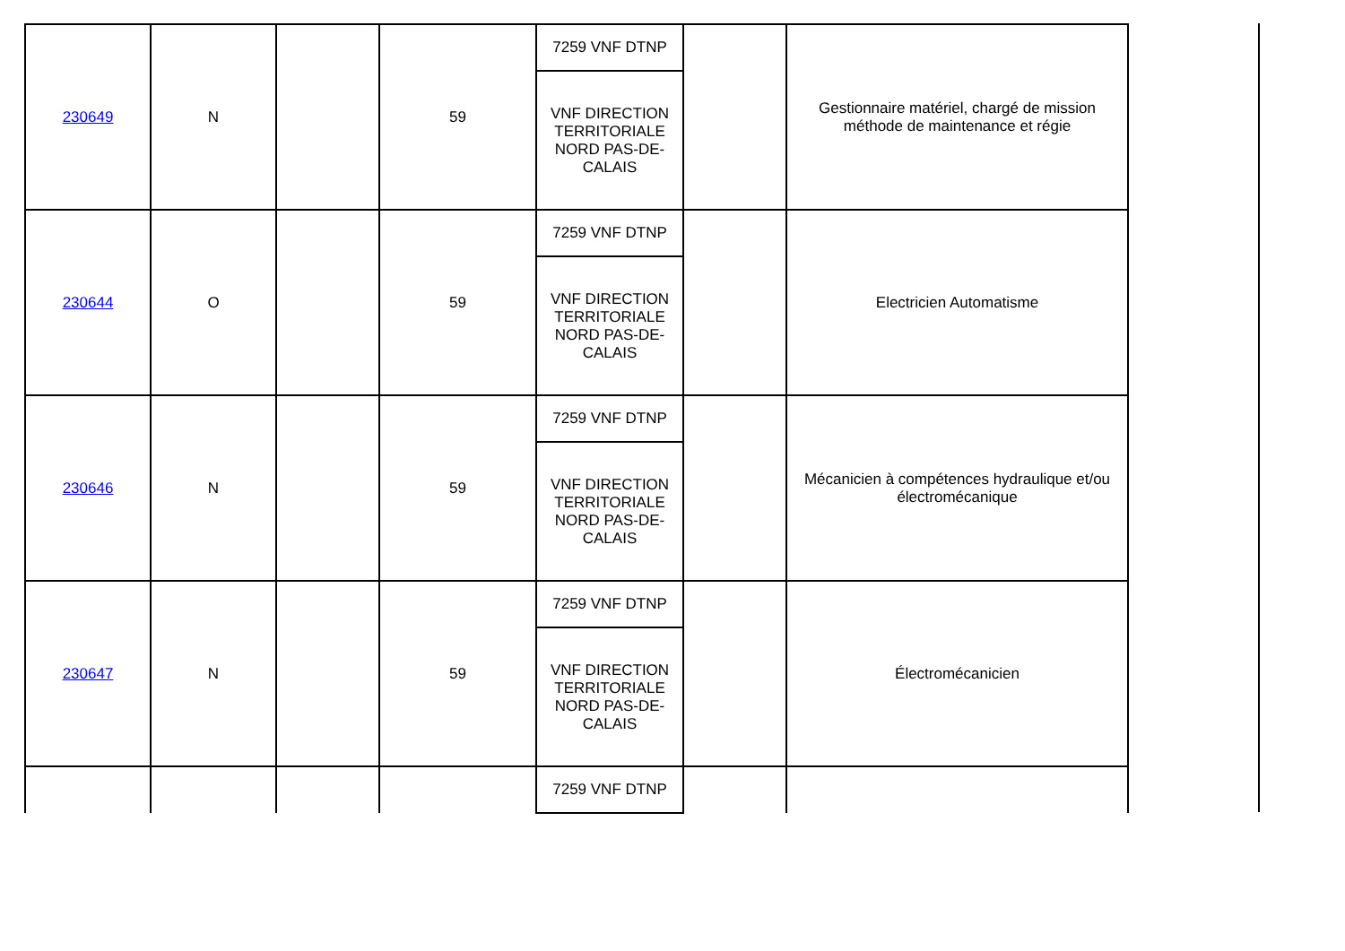| 230649 | N | | 59 | 7259 VNF DTNP | | Gestionnaire matériel, chargé de mission méthode de maintenance et régie |
| | | | | VNF DIRECTION TERRITORIALE NORD PAS-DE-CALAIS | | |
| 230644 | O | | 59 | 7259 VNF DTNP | | Electricien Automatisme |
| | | | | VNF DIRECTION TERRITORIALE NORD PAS-DE-CALAIS | | |
| 230646 | N | | 59 | 7259 VNF DTNP | | Mécanicien à compétences hydraulique et/ou électromécanique |
| | | | | VNF DIRECTION TERRITORIALE NORD PAS-DE-CALAIS | | |
| 230647 | N | | 59 | 7259 VNF DTNP | | Électromécanicien |
| | | | | VNF DIRECTION TERRITORIALE NORD PAS-DE-CALAIS | | |
| | | | | 7259 VNF DTNP | | |